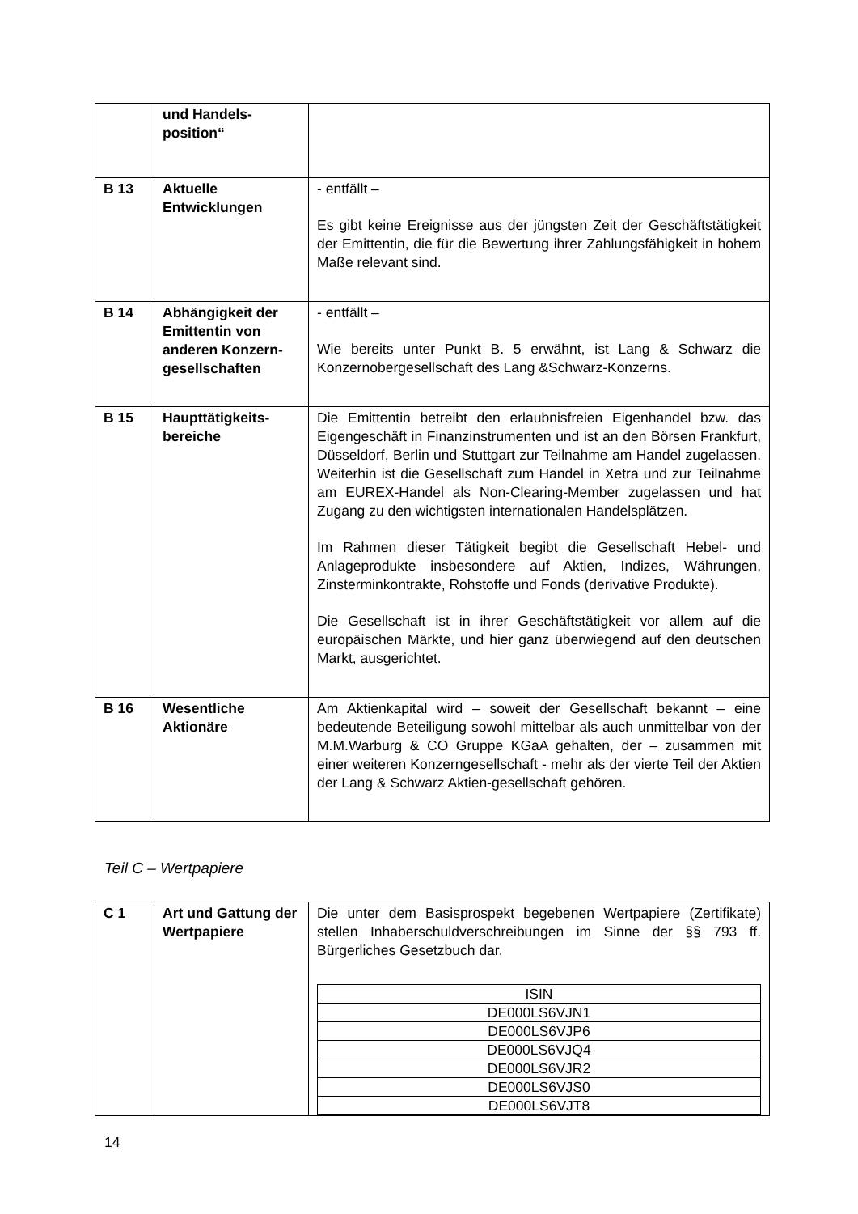| | und Handels- position“ | |
| B 13 | Aktuelle Entwicklungen | - entfällt – Es gibt keine Ereignisse aus der jüngsten Zeit der Geschäftstätigkeit der Emittentin, die für die Bewertung ihrer Zahlungsfähigkeit in hohem Maße relevant sind. |
| B 14 | Abhängigkeit der Emittentin von anderen Konzern-gesellschaften | - entfällt – Wie bereits unter Punkt B. 5 erwähnt, ist Lang & Schwarz die Konzernobergesellschaft des Lang &Schwarz-Konzerns. |
| B 15 | Haupttätigkeits-bereiche | Die Emittentin betreibt den erlaubnisfreien Eigenhandel bzw. das Eigengeschäft in Finanzinstrumenten und ist an den Börsen Frankfurt, Düsseldorf, Berlin und Stuttgart zur Teilnahme am Handel zugelassen. Weiterhin ist die Gesellschaft zum Handel in Xetra und zur Teilnahme am EUREX-Handel als Non-Clearing-Member zugelassen und hat Zugang zu den wichtigsten internationalen Handelsplätzen. Im Rahmen dieser Tätigkeit begibt die Gesellschaft Hebel- und Anlageprodukte insbesondere auf Aktien, Indizes, Währungen, Zinsterminkontrakte, Rohstoffe und Fonds (derivative Produkte). Die Gesellschaft ist in ihrer Geschäftstätigkeit vor allem auf die europäischen Märkte, und hier ganz überwiegend auf den deutschen Markt, ausgerichtet. |
| B 16 | Wesentliche Aktionäre | Am Aktienkapital wird – soweit der Gesellschaft bekannt – eine bedeutende Beteiligung sowohl mittelbar als auch unmittelbar von der M.M.Warburg & CO Gruppe KGaA gehalten, der – zusammen mit einer weiteren Konzerngesellschaft - mehr als der vierte Teil der Aktien der Lang & Schwarz Aktien-gesellschaft gehören. |
Teil C – Wertpapiere
| C 1 | Art und Gattung der Wertpapiere | Die unter dem Basisprospekt begebenen Wertpapiere (Zertifikate) stellen Inhaberschuldverschreibungen im Sinne der §§ 793 ff. Bürgerliches Gesetzbuch dar. / ISIN / / DE000LS6VJN1 / / DE000LS6VJP6 / / DE000LS6VJQ4 / / DE000LS6VJR2 / / DE000LS6VJS0 / / DE000LS6VJT8 / |
14